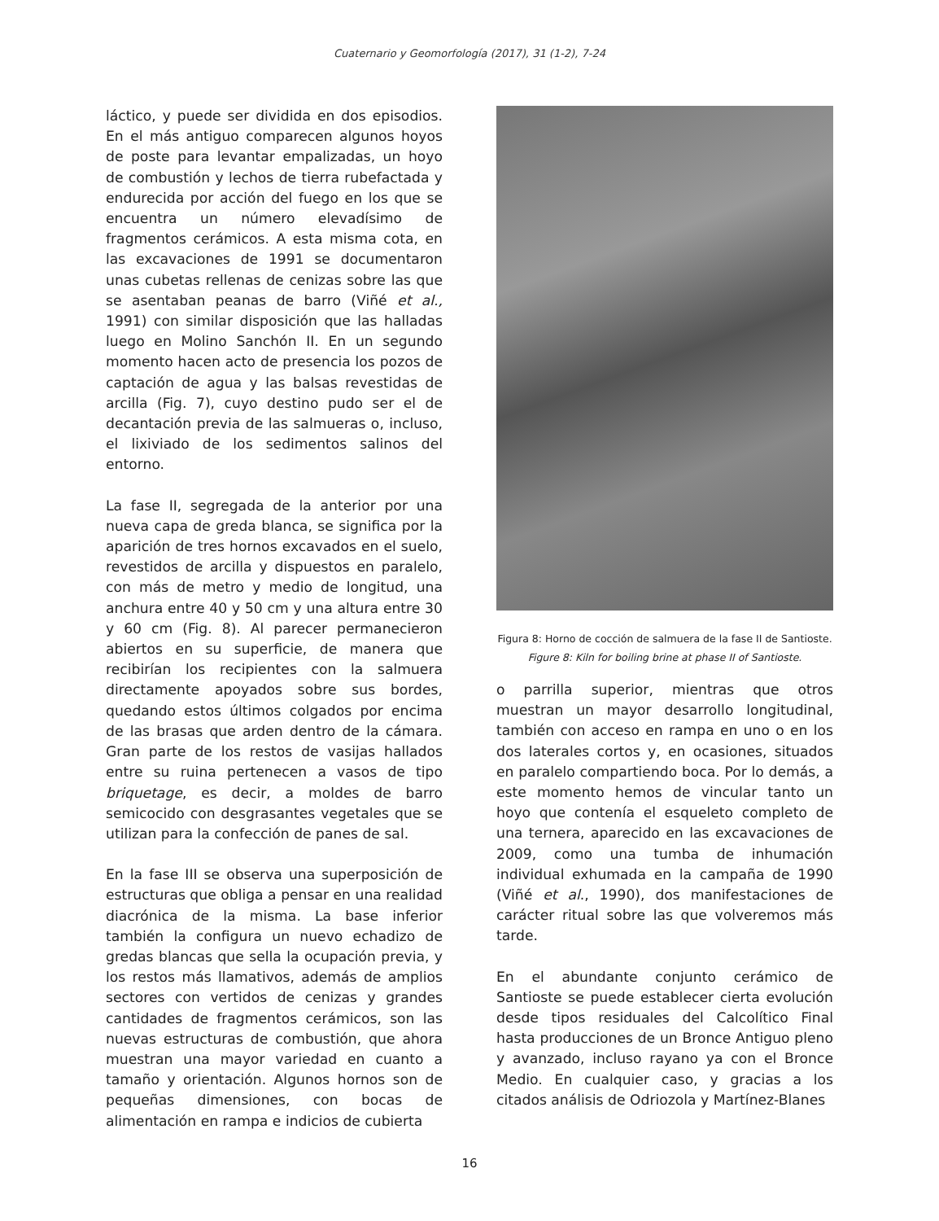Cuaternario y Geomorfología (2017), 31 (1-2), 7-24
láctico, y puede ser dividida en dos episodios. En el más antiguo comparecen algunos hoyos de poste para levantar empalizadas, un hoyo de combustión y lechos de tierra rubefactada y endurecida por acción del fuego en los que se encuentra un número elevadísimo de fragmentos cerámicos. A esta misma cota, en las excavaciones de 1991 se documentaron unas cubetas rellenas de cenizas sobre las que se asentaban peanas de barro (Viñé et al., 1991) con similar disposición que las halladas luego en Molino Sanchón II. En un segundo momento hacen acto de presencia los pozos de captación de agua y las balsas revestidas de arcilla (Fig. 7), cuyo destino pudo ser el de decantación previa de las salmueras o, incluso, el lixiviado de los sedimentos salinos del entorno.
La fase II, segregada de la anterior por una nueva capa de greda blanca, se significa por la aparición de tres hornos excavados en el suelo, revestidos de arcilla y dispuestos en paralelo, con más de metro y medio de longitud, una anchura entre 40 y 50 cm y una altura entre 30 y 60 cm (Fig. 8). Al parecer permanecieron abiertos en su superficie, de manera que recibirían los recipientes con la salmuera directamente apoyados sobre sus bordes, quedando estos últimos colgados por encima de las brasas que arden dentro de la cámara. Gran parte de los restos de vasijas hallados entre su ruina pertenecen a vasos de tipo briquetage, es decir, a moldes de barro semicocido con desgrasantes vegetales que se utilizan para la confección de panes de sal.
En la fase III se observa una superposición de estructuras que obliga a pensar en una realidad diacrónica de la misma. La base inferior también la configura un nuevo echadizo de gredas blancas que sella la ocupación previa, y los restos más llamativos, además de amplios sectores con vertidos de cenizas y grandes cantidades de fragmentos cerámicos, son las nuevas estructuras de combustión, que ahora muestran una mayor variedad en cuanto a tamaño y orientación. Algunos hornos son de pequeñas dimensiones, con bocas de alimentación en rampa e indicios de cubierta
Figura 8: Horno de cocción de salmuera de la fase II de Santioste.
Figure 8: Kiln for boiling brine at phase II of Santioste.
o parrilla superior, mientras que otros muestran un mayor desarrollo longitudinal, también con acceso en rampa en uno o en los dos laterales cortos y, en ocasiones, situados en paralelo compartiendo boca. Por lo demás, a este momento hemos de vincular tanto un hoyo que contenía el esqueleto completo de una ternera, aparecido en las excavaciones de 2009, como una tumba de inhumación individual exhumada en la campaña de 1990 (Viñé et al., 1990), dos manifestaciones de carácter ritual sobre las que volveremos más tarde.
En el abundante conjunto cerámico de Santioste se puede establecer cierta evolución desde tipos residuales del Calcolítico Final hasta producciones de un Bronce Antiguo pleno y avanzado, incluso rayano ya con el Bronce Medio. En cualquier caso, y gracias a los citados análisis de Odriozola y Martínez-Blanes
16